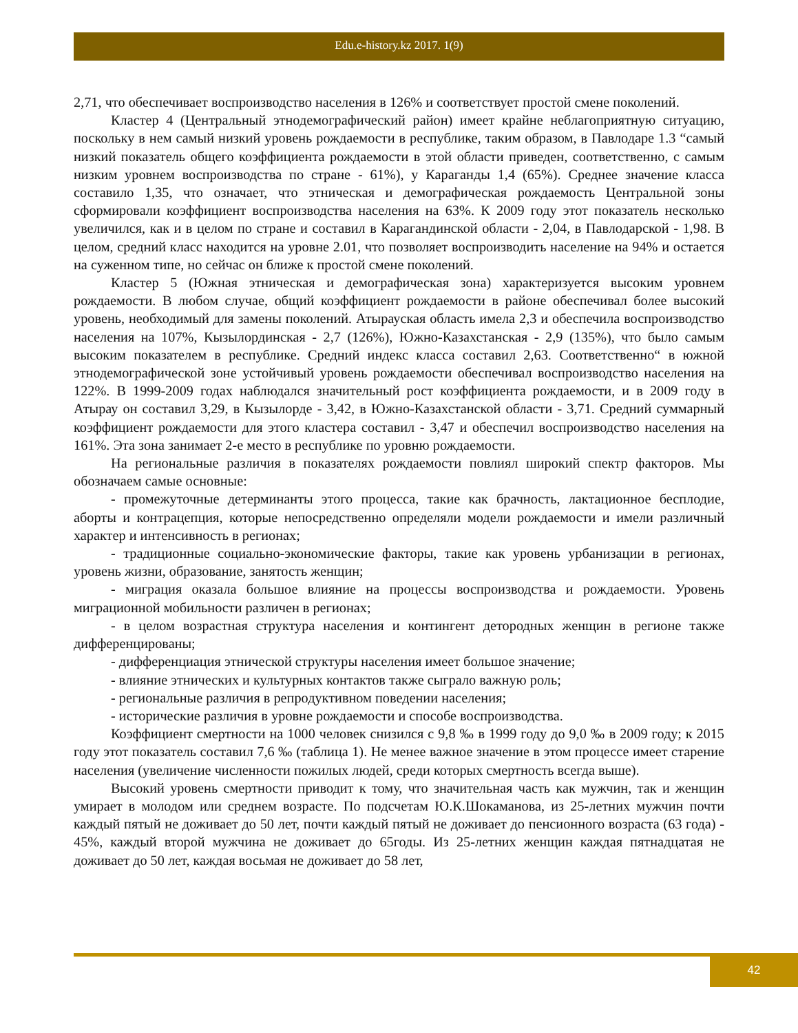Edu.e-history.kz 2017. 1(9)
2,71, что обеспечивает воспроизводство населения в 126% и соответствует простой смене поколений.
Кластер 4 (Центральный этнодемографический район) имеет крайне неблагоприятную ситуацию, поскольку в нем самый низкий уровень рождаемости в республике, таким образом, в Павлодаре 1.3 “самый низкий показатель общего коэффициента рождаемости в этой области приведен, соответственно, с самым низким уровнем воспроизводства по стране - 61%), у Караганды 1,4 (65%). Среднее значение класса составило 1,35, что означает, что этническая и демографическая рождаемость Центральной зоны сформировали коэффициент воспроизводства населения на 63%. К 2009 году этот показатель несколько увеличился, как и в целом по стране и составил в Карагандинской области - 2,04, в Павлодарской - 1,98. В целом, средний класс находится на уровне 2.01, что позволяет воспроизводить население на 94% и остается на суженном типе, но сейчас он ближе к простой смене поколений.
Кластер 5 (Южная этническая и демографическая зона) характеризуется высоким уровнем рождаемости. В любом случае, общий коэффициент рождаемости в районе обеспечивал более высокий уровень, необходимый для замены поколений. Атырауская область имела 2,3 и обеспечила воспроизводство населения на 107%, Кызылординская - 2,7 (126%), Южно-Казахстанская - 2,9 (135%), что было самым высоким показателем в республике. Средний индекс класса составил 2,63. Соответственно“ в южной этнодемографической зоне устойчивый уровень рождаемости обеспечивал воспроизводство населения на 122%. В 1999-2009 годах наблюдался значительный рост коэффициента рождаемости, и в 2009 году в Атырау он составил 3,29, в Кызылорде - 3,42, в Южно-Казахстанской области - 3,71. Средний суммарный коэффициент рождаемости для этого кластера составил - 3,47 и обеспечил воспроизводство населения на 161%. Эта зона занимает 2-е место в республике по уровню рождаемости.
На региональные различия в показателях рождаемости повлиял широкий спектр факторов. Мы обозначаем самые основные:
- промежуточные детерминанты этого процесса, такие как брачность, лактационное бесплодие, аборты и контрацепция, которые непосредственно определяли модели рождаемости и имели различный характер и интенсивность в регионах;
- традиционные социально-экономические факторы, такие как уровень урбанизации в регионах, уровень жизни, образование, занятость женщин;
- миграция оказала большое влияние на процессы воспроизводства и рождаемости. Уровень миграционной мобильности различен в регионах;
- в целом возрастная структура населения и контингент детородных женщин в регионе также дифференцированы;
- дифференциация этнической структуры населения имеет большое значение;
- влияние этнических и культурных контактов также сыграло важную роль;
- региональные различия в репродуктивном поведении населения;
- исторические различия в уровне рождаемости и способе воспроизводства.
Коэффициент смертности на 1000 человек снизился с 9,8 ‰ в 1999 году до 9,0 ‰ в 2009 году; к 2015 году этот показатель составил 7,6 ‰ (таблица 1). Не менее важное значение в этом процессе имеет старение населения (увеличение численности пожилых людей, среди которых смертность всегда выше).
Высокий уровень смертности приводит к тому, что значительная часть как мужчин, так и женщин умирает в молодом или среднем возрасте. По подсчетам Ю.К.Шокаманова, из 25-летних мужчин почти каждый пятый не доживает до 50 лет, почти каждый пятый не доживает до пенсионного возраста (63 года) - 45%, каждый второй мужчина не доживает до 65годы. Из 25-летних женщин каждая пятнадцатая не доживает до 50 лет, каждая восьмая не доживает до 58 лет,
42